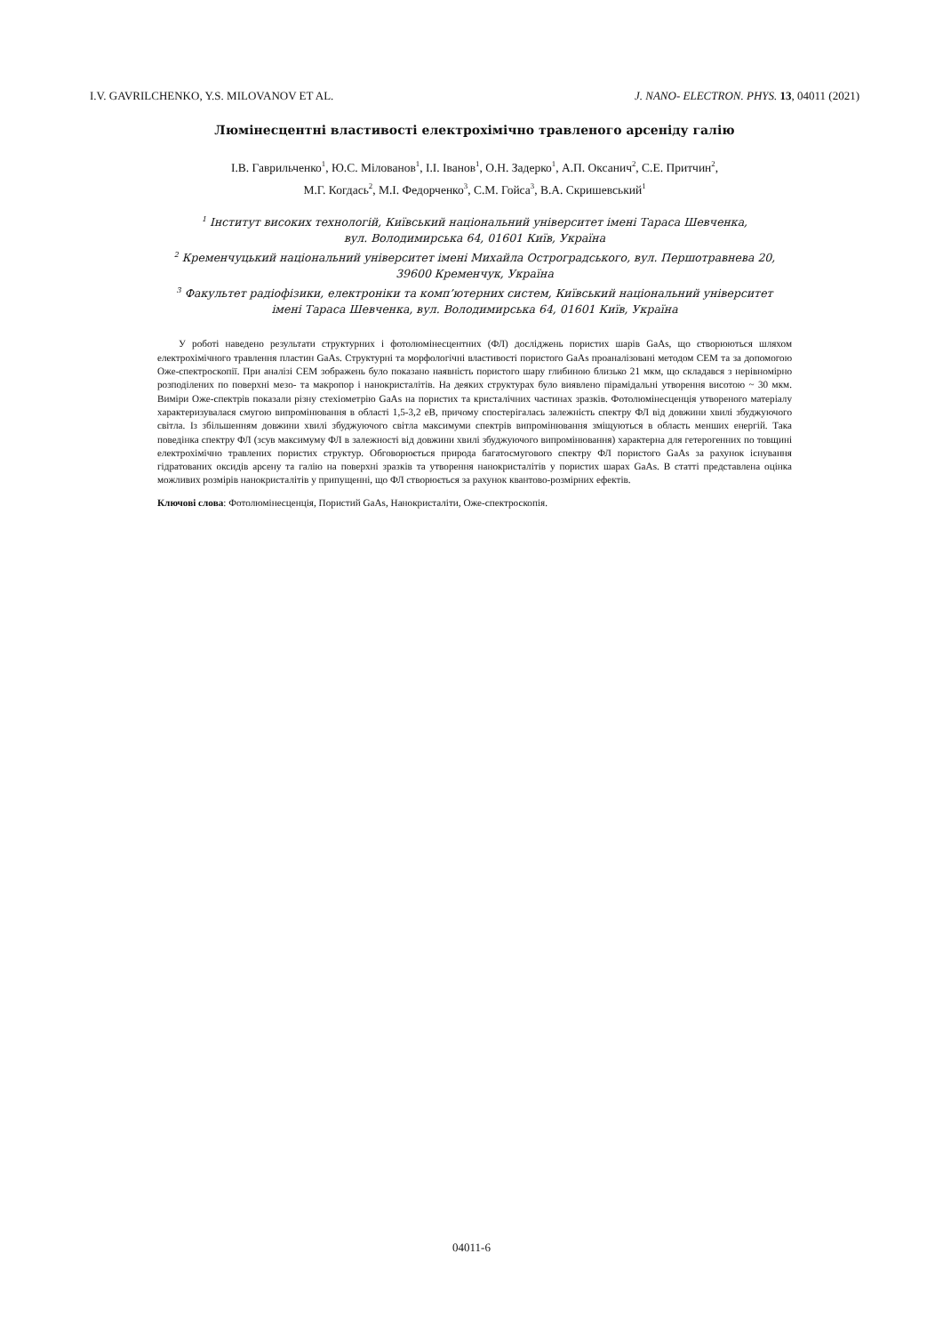I.V. GAVRILCHENKO, Y.S. MILOVANOV ET AL. J. NANO- ELECTRON. PHYS. 13, 04011 (2021)
Люмінесцентні властивості електрохімічно травленого арсеніду галію
І.В. Гаврильченко<sup>1</sup>, Ю.С. Мілованов<sup>1</sup>, І.І. Іванов<sup>1</sup>, О.Н. Задерко<sup>1</sup>, А.П. Оксанич<sup>2</sup>, С.Е. Притчин<sup>2</sup>,
М.Г. Когдась<sup>2</sup>, М.І. Федорченко<sup>3</sup>, С.М. Гойса<sup>3</sup>, В.А. Скришевський<sup>1</sup>
<sup>1</sup> Інститут високих технологій, Київський національний університет імені Тараса Шевченка,
вул. Володимирська 64, 01601 Київ, Україна
<sup>2</sup> Кременчуцький національний університет імені Михайла Остроградського, вул. Першотравнева 20,
39600 Кременчук, Україна
<sup>3</sup> Факультет радіофізики, електроніки та комп’ютерних систем, Київський національний університет
імені Тараса Шевченка, вул. Володимирська 64, 01601 Київ, Україна
У роботі наведено результати структурних і фотолюмінесцентних (ФЛ) досліджень пористих шарів GaAs, що створюються шляхом електрохімічного травлення пластин GaAs. Структурні та морфологічні властивості пористого GaAs проаналізовані методом СЕМ та за допомогою Оже-спектроскопії. При аналізі СЕМ зображень було показано наявність пористого шару глибиною близько 21 мкм, що складався з нерівномірно розподілених по поверхні мезо- та макропор і нанокристалітів. На деяких структурах було виявлено пірамідальні утворення висотою ~ 30 мкм. Виміри Оже-спектрів показали різну стехіометрію GaAs на пористих та кристалічних частинах зразків. Фотолюмінесценція утвореного матеріалу характеризувалася смугою випромінювання в області 1,5-3,2 еВ, причому спостерігалась залежність спектру ФЛ від довжини хвилі збуджуючого світла. Із збільшенням довжини хвилі збуджуючого світла максимуми спектрів випромінювання зміщуються в область менших енергій. Така поведінка спектру ФЛ (зсув максимуму ФЛ в залежності від довжини хвилі збуджуючого випромінювання) характерна для гетерогенних по товщині електрохімічно травлених пористих структур. Обговорюється природа багатосмугового спектру ФЛ пористого GaAs за рахунок існування гідратованих оксидів арсену та галію на поверхні зразків та утворення нанокристалітів у пористих шарах GaAs. В статті представлена оцінка можливих розмірів нанокристалітів у припущенні, що ФЛ створюється за рахунок квантово-розмірних ефектів.
Ключові слова: Фотолюмінесценція, Пористий GaAs, Нанокристаліти, Оже-спектроскопія.
04011-6